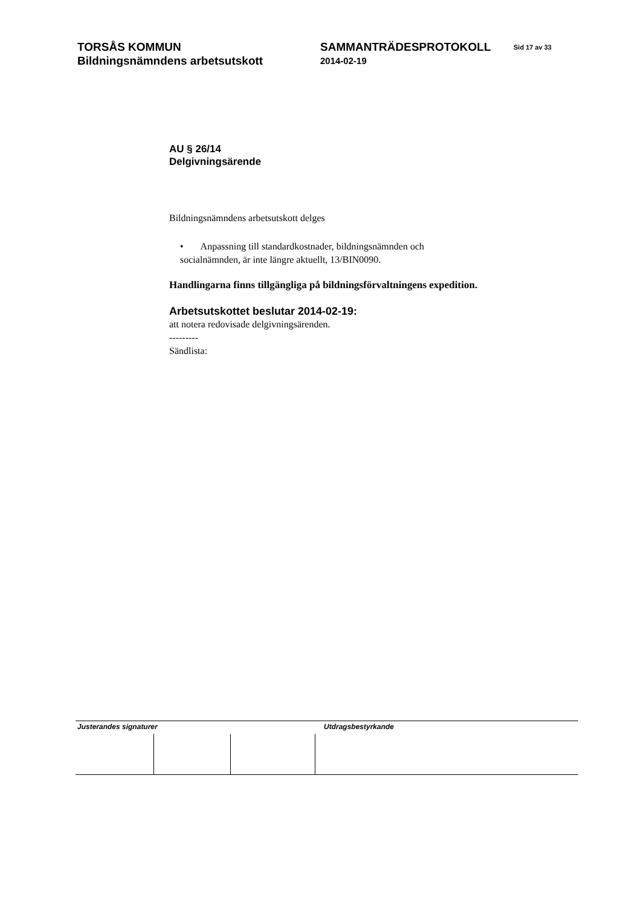TORSÅS KOMMUN
Bildningsnämndens arbetsutskott
SAMMANTRÄDESPROTOKOLL
2014-02-19
Sid 17 av 33
AU § 26/14
Delgivningsärende
Bildningsnämndens arbetsutskott delges
• Anpassning till standardkostnader, bildningsnämnden och
socialnämnden, är inte längre aktuellt, 13/BIN0090.
Handlingarna finns tillgängliga på bildningsförvaltningens expedition.
Arbetsutskottet beslutar 2014-02-19:
att notera redovisade delgivningsärenden.
---------
Sändlista:
Justerandes signaturer Utdragsbestyrkande